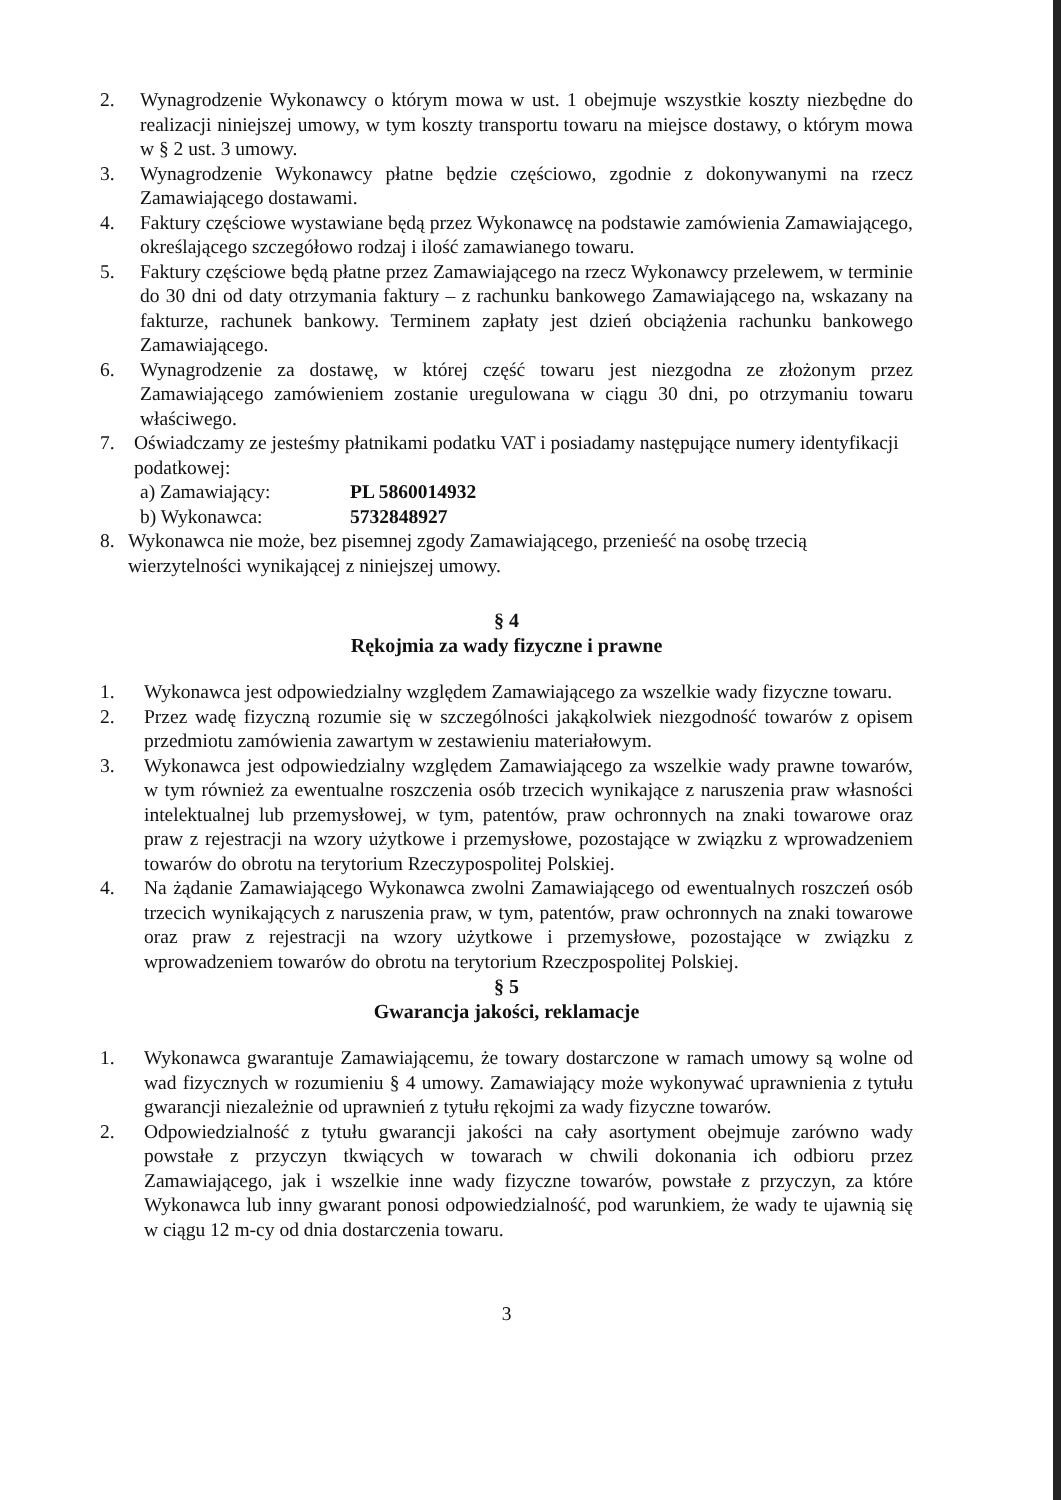2. Wynagrodzenie Wykonawcy o którym mowa w ust. 1 obejmuje wszystkie koszty niezbędne do realizacji niniejszej umowy, w tym koszty transportu towaru na miejsce dostawy, o którym mowa w § 2 ust. 3 umowy.
3. Wynagrodzenie Wykonawcy płatne będzie częściowo, zgodnie z dokonywanymi na rzecz Zamawiającego dostawami.
4. Faktury częściowe wystawiane będą przez Wykonawcę na podstawie zamówienia Zamawiającego, określającego szczegółowo rodzaj i ilość zamawianego towaru.
5. Faktury częściowe będą płatne przez Zamawiającego na rzecz Wykonawcy przelewem, w terminie do 30 dni od daty otrzymania faktury – z rachunku bankowego Zamawiającego na, wskazany na fakturze, rachunek bankowy. Terminem zapłaty jest dzień obciążenia rachunku bankowego Zamawiającego.
6. Wynagrodzenie za dostawę, w której część towaru jest niezgodna ze złożonym przez Zamawiającego zamówieniem zostanie uregulowana w ciągu 30 dni, po otrzymaniu towaru właściwego.
7. Oświadczamy ze jesteśmy płatnikami podatku VAT i posiadamy następujące numery identyfikacji podatkowej:
a) Zamawiający: PL 5860014932
b) Wykonawca: 5732848927
8. Wykonawca nie może, bez pisemnej zgody Zamawiającego, przenieść na osobę trzecią wierzytelności wynikającej z niniejszej umowy.
§ 4
Rękojmia za wady fizyczne i prawne
1. Wykonawca jest odpowiedzialny względem Zamawiającego za wszelkie wady fizyczne towaru.
2. Przez wadę fizyczną rozumie się w szczególności jakąkolwiek niezgodność towarów z opisem przedmiotu zamówienia zawartym w zestawieniu materiałowym.
3. Wykonawca jest odpowiedzialny względem Zamawiającego za wszelkie wady prawne towarów, w tym również za ewentualne roszczenia osób trzecich wynikające z naruszenia praw własności intelektualnej lub przemysłowej, w tym, patentów, praw ochronnych na znaki towarowe oraz praw z rejestracji na wzory użytkowe i przemysłowe, pozostające w związku z wprowadzeniem towarów do obrotu na terytorium Rzeczypospolitej Polskiej.
4. Na żądanie Zamawiającego Wykonawca zwolni Zamawiającego od ewentualnych roszczeń osób trzecich wynikających z naruszenia praw, w tym, patentów, praw ochronnych na znaki towarowe oraz praw z rejestracji na wzory użytkowe i przemysłowe, pozostające w związku z wprowadzeniem towarów do obrotu na terytorium Rzeczpospolitej Polskiej.
§ 5
Gwarancja jakości, reklamacje
1. Wykonawca gwarantuje Zamawiającemu, że towary dostarczone w ramach umowy są wolne od wad fizycznych w rozumieniu § 4 umowy. Zamawiający może wykonywać uprawnienia z tytułu gwarancji niezależnie od uprawnień z tytułu rękojmi za wady fizyczne towarów.
2. Odpowiedzialność z tytułu gwarancji jakości na cały asortyment obejmuje zarówno wady powstałe z przyczyn tkwiących w towarach w chwili dokonania ich odbioru przez Zamawiającego, jak i wszelkie inne wady fizyczne towarów, powstałe z przyczyn, za które Wykonawca lub inny gwarant ponosi odpowiedzialność, pod warunkiem, że wady te ujawnią się w ciągu 12 m-cy od dnia dostarczenia towaru.
3